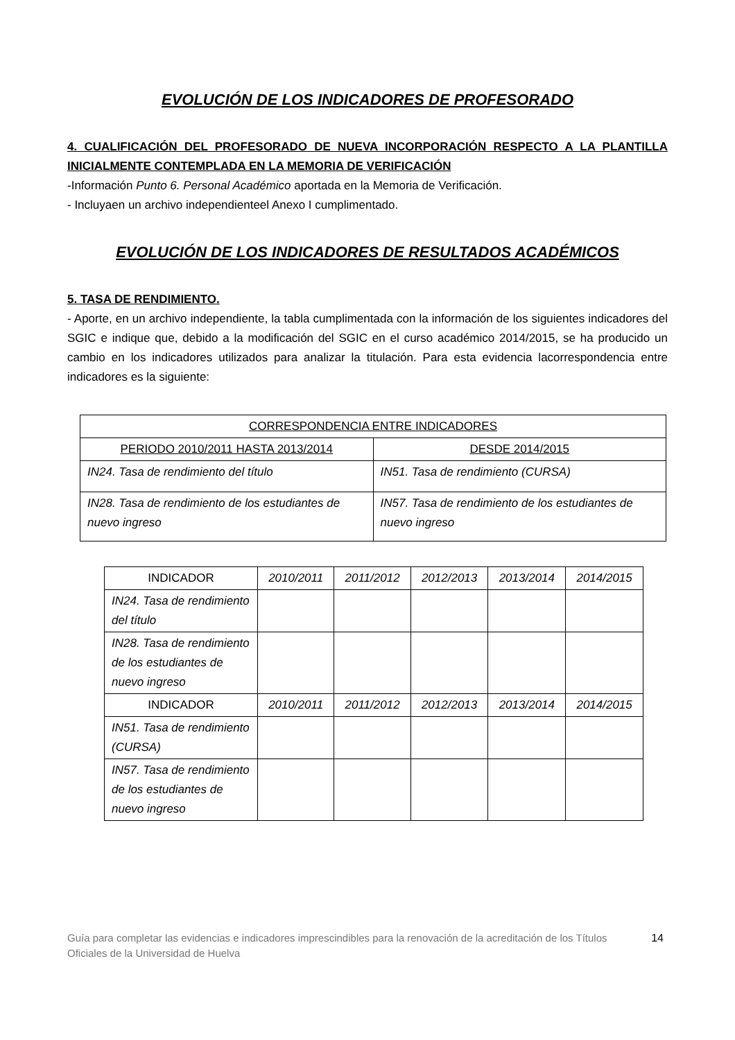EVOLUCIÓN DE LOS INDICADORES DE PROFESORADO
4. CUALIFICACIÓN DEL PROFESORADO DE NUEVA INCORPORACIÓN RESPECTO A LA PLANTILLA INICIALMENTE CONTEMPLADA EN LA MEMORIA DE VERIFICACIÓN
-Información Punto 6. Personal Académico aportada en la Memoria de Verificación.
- Incluyaen un archivo independienteel Anexo I cumplimentado.
EVOLUCIÓN DE LOS INDICADORES DE RESULTADOS ACADÉMICOS
5. TASA DE RENDIMIENTO.
- Aporte, en un archivo independiente, la tabla cumplimentada con la información de los siguientes indicadores del SGIC e indique que, debido a la modificación del SGIC en el curso académico 2014/2015, se ha producido un cambio en los indicadores utilizados para analizar la titulación. Para esta evidencia lacorrespondencia entre indicadores es la siguiente:
| CORRESPONDENCIA ENTRE INDICADORES | |
| --- | --- |
| PERIODO 2010/2011 HASTA 2013/2014 | DESDE 2014/2015 |
| IN24. Tasa de rendimiento del título | IN51. Tasa de rendimiento (CURSA) |
| IN28. Tasa de rendimiento de los estudiantes de nuevo ingreso | IN57. Tasa de rendimiento de los estudiantes de nuevo ingreso |
| INDICADOR | 2010/2011 | 2011/2012 | 2012/2013 | 2013/2014 | 2014/2015 |
| --- | --- | --- | --- | --- | --- |
| IN24. Tasa de rendimiento del título | | | | | |
| IN28. Tasa de rendimiento de los estudiantes de nuevo ingreso | | | | | |
| INDICADOR | 2010/2011 | 2011/2012 | 2012/2013 | 2013/2014 | 2014/2015 |
| IN51. Tasa de rendimiento (CURSA) | | | | | |
| IN57. Tasa de rendimiento de los estudiantes de nuevo ingreso | | | | | |
Guía para completar las evidencias e indicadores imprescindibles para la renovación de la acreditación de los Títulos Oficiales de la Universidad de Huelva
14